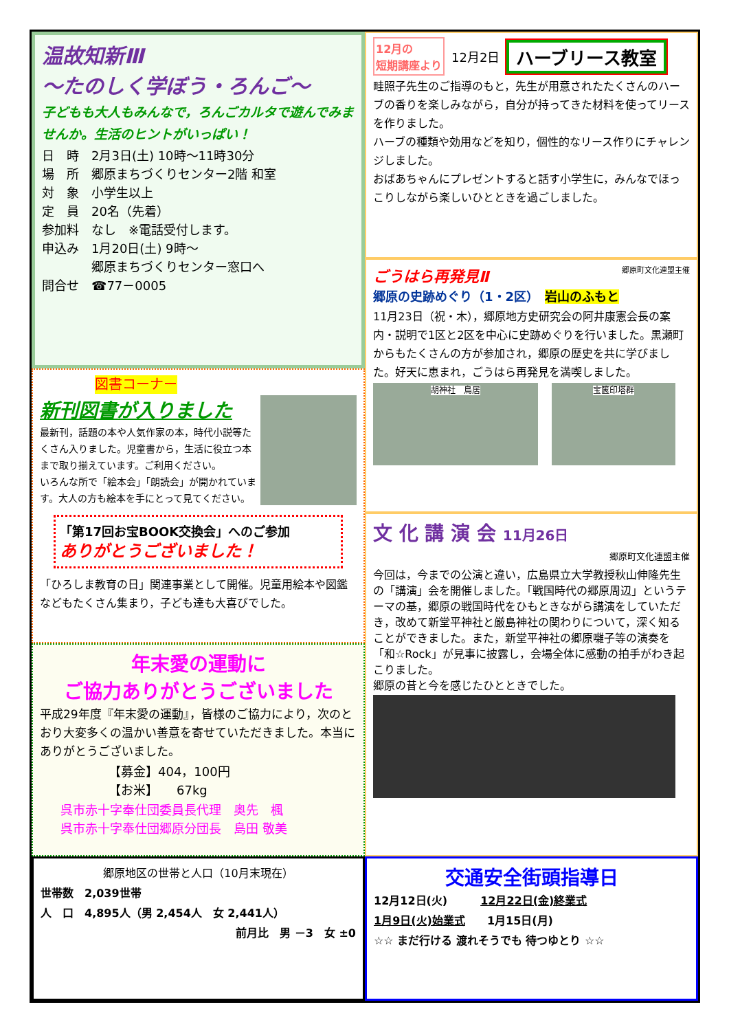温故知新Ⅲ
～たのしく学ぼう・ろんご～
子どもも大人もみんなで，ろんごカルタで遊んでみませんか。生活のヒントがいっぱい！
日　時　2月3日(土) 10時～11時30分
場　所　郷原まちづくりセンター2階 和室
対　象　小学生以上
定　員　20名（先着）
参加料　なし　※電話受付します。
申込み　1月20日(土) 9時～
　　　　郷原まちづくりセンター窓口へ
問合せ　☎77－0005
図書コーナー
新刊図書が入りました
最新刊，話題の本や人気作家の本，時代小説等たくさん入りました。児童書から，生活に役立つ本まで取り揃えています。ご利用ください。
いろんな所で「絵本会」「朗読会」が開かれています。大人の方も絵本を手にとって見てください。
「第17回お宝BOOK交換会」へのご参加
ありがとうございました！
「ひろしま教育の日」関連事業として開催。児童用絵本や図鑑などもたくさん集まり，子ども達も大喜びでした。
年末愛の運動に
ご協力ありがとうございました
平成29年度『年末愛の運動』，皆様のご協力により，次のとおり大変多くの温かい善意を寄せていただきました。本当にありがとうございました。
【募金】404，100円
【お米】　　67kg
呉市赤十字奉仕団委員長代理　奥先　楓
呉市赤十字奉仕団郷原分団長　島田 敬美
郷原地区の世帯と人口（10月末現在）
世帯数　2,039世帯
人　口　4,895人（男 2,454人　女 2,441人）
前月比　男 －3　女 ±0
12月の
短期講座より 12月2日 ハーブリース教室
畦照子先生のご指導のもと，先生が用意されたたくさんのハーブの香りを楽しみながら，自分が持ってきた材料を使ってリースを作りました。
ハーブの種類や効用などを知り，個性的なリース作りにチャレンジしました。
おばあちゃんにプレゼントすると話す小学生に，みんなでほっこりしながら楽しいひとときを過ごしました。
ごうはら再発見Ⅱ
郷原町文化連盟主催
郷原の史跡めぐり（1・2区）　岩山のふもと
11月23日（祝・木），郷原地方史研究会の阿井康憲会長の案内・説明で1区と2区を中心に史跡めぐりを行いました。黒瀬町からもたくさんの方が参加され，郷原の歴史を共に学びました。好天に恵まれ，ごうはら再発見を満喫しました。
胡神社　鳥居 宝篋印塔群
文 化 講 演 会 11月26日
郷原町文化連盟主催
今回は，今までの公演と違い，広島県立大学教授秋山伸隆先生の「講演」会を開催しました。「戦国時代の郷原周辺」というテーマの基，郷原の戦国時代をひもときながら講演をしていただき，改めて新堂平神社と厳島神社の関わりについて，深く知ることができました。また，新堂平神社の郷原囃子等の演奏を「和☆Rock」が見事に披露し，会場全体に感動の拍手がわき起こりました。
郷原の昔と今を感じたひとときでした。
交通安全街頭指導日
12月12日(火)　　　12月22日(金)終業式
1月9日(火)始業式　　1月15日(月)
☆☆ まだ行ける 渡れそうでも 待つゆとり ☆☆